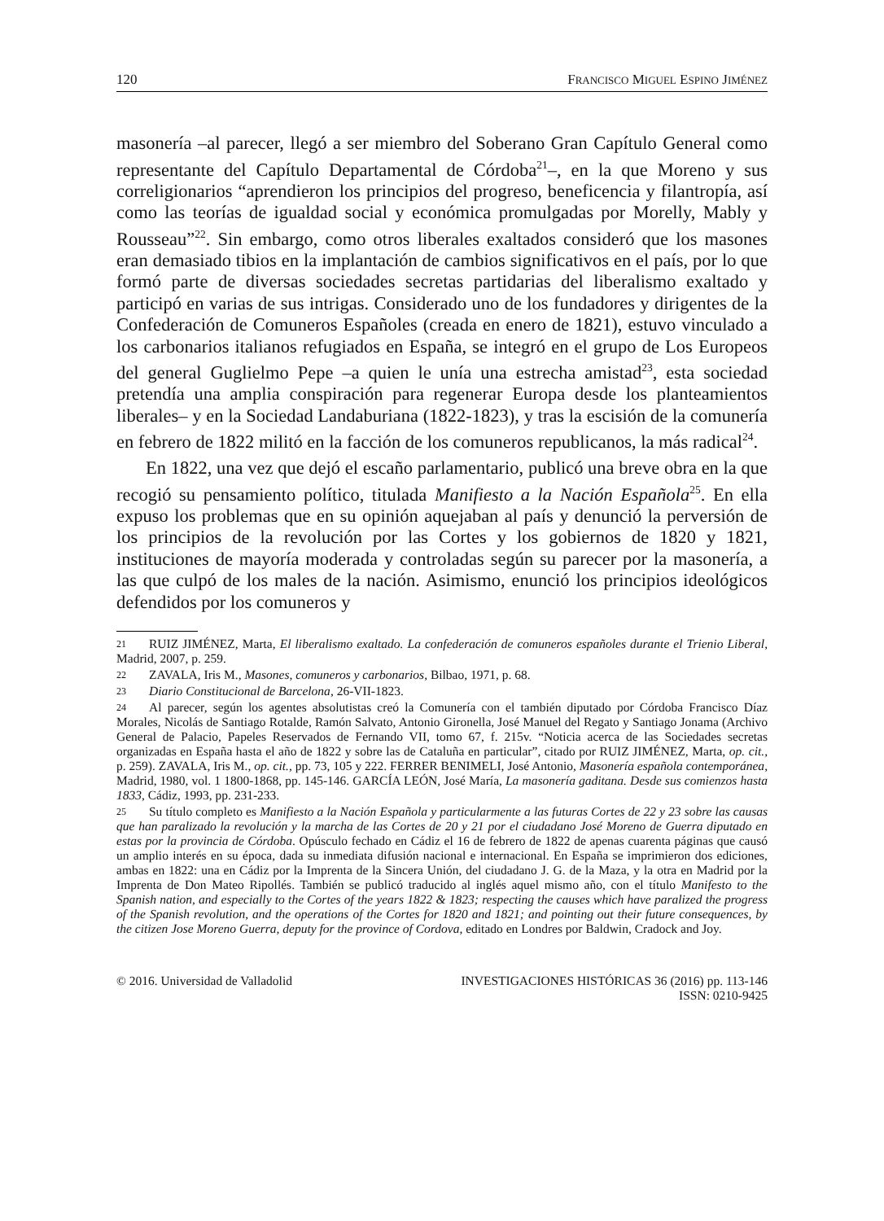120 FRANCISCO MIGUEL ESPINO JIMÉNEZ
masonería –al parecer, llegó a ser miembro del Soberano Gran Capítulo General como representante del Capítulo Departamental de Córdoba<sup>21</sup>–, en la que Moreno y sus correligionarios “aprendieron los principios del progreso, beneficencia y filantropía, así como las teorías de igualdad social y económica promulgadas por Morelly, Mably y Rousseau”<sup>22</sup>. Sin embargo, como otros liberales exaltados consideró que los masones eran demasiado tibios en la implantación de cambios significativos en el país, por lo que formó parte de diversas sociedades secretas partidarias del liberalismo exaltado y participó en varias de sus intrigas. Considerado uno de los fundadores y dirigentes de la Confederación de Comuneros Españoles (creada en enero de 1821), estuvo vinculado a los carbonarios italianos refugiados en España, se integró en el grupo de Los Europeos del general Guglielmo Pepe –a quien le unía una estrecha amistad<sup>23</sup>, esta sociedad pretendía una amplia conspiración para regenerar Europa desde los planteamientos liberales– y en la Sociedad Landaburiana (1822-1823), y tras la escisión de la comunería en febrero de 1822 militó en la facción de los comuneros republicanos, la más radical<sup>24</sup>.
En 1822, una vez que dejó el escaño parlamentario, publicó una breve obra en la que recogió su pensamiento político, titulada Manifiesto a la Nación Española<sup>25</sup>. En ella expuso los problemas que en su opinión aquejaban al país y denunció la perversión de los principios de la revolución por las Cortes y los gobiernos de 1820 y 1821, instituciones de mayoría moderada y controladas según su parecer por la masonería, a las que culpó de los males de la nación. Asimismo, enunció los principios ideológicos defendidos por los comuneros y
21 RUIZ JIMÉNEZ, Marta, El liberalismo exaltado. La confederación de comuneros españoles durante el Trienio Liberal, Madrid, 2007, p. 259.
22 ZAVALA, Iris M., Masones, comuneros y carbonarios, Bilbao, 1971, p. 68.
23 Diario Constitucional de Barcelona, 26-VII-1823.
24 Al parecer, según los agentes absolutistas creó la Comunería con el también diputado por Córdoba Francisco Díaz Morales, Nicolás de Santiago Rotalde, Ramón Salvato, Antonio Gironella, José Manuel del Regato y Santiago Jonama (Archivo General de Palacio, Papeles Reservados de Fernando VII, tomo 67, f. 215v. “Noticia acerca de las Sociedades secretas organizadas en España hasta el año de 1822 y sobre las de Cataluña en particular”, citado por RUIZ JIMÉNEZ, Marta, op. cit., p. 259). ZAVALA, Iris M., op. cit., pp. 73, 105 y 222. FERRER BENIMELI, José Antonio, Masonería española contemporánea, Madrid, 1980, vol. 1 1800-1868, pp. 145-146. GARCÍA LEÓN, José María, La masonería gaditana. Desde sus comienzos hasta 1833, Cádiz, 1993, pp. 231-233.
25 Su título completo es Manifiesto a la Nación Española y particularmente a las futuras Cortes de 22 y 23 sobre las causas que han paralizado la revolución y la marcha de las Cortes de 20 y 21 por el ciudadano José Moreno de Guerra diputado en estas por la provincia de Córdoba. Opúsculo fechado en Cádiz el 16 de febrero de 1822 de apenas cuarenta páginas que causó un amplio interés en su época, dada su inmediata difusión nacional e internacional. En España se imprimieron dos ediciones, ambas en 1822: una en Cádiz por la Imprenta de la Sincera Unión, del ciudadano J. G. de la Maza, y la otra en Madrid por la Imprenta de Don Mateo Ripollés. También se publicó traducido al inglés aquel mismo año, con el título Manifesto to the Spanish nation, and especially to the Cortes of the years 1822 & 1823; respecting the causes which have paralized the progress of the Spanish revolution, and the operations of the Cortes for 1820 and 1821; and pointing out their future consequences, by the citizen Jose Moreno Guerra, deputy for the province of Cordova, editado en Londres por Baldwin, Cradock and Joy.
© 2016. Universidad de Valladolid INVESTIGACIONES HISTÓRICAS 36 (2016) pp. 113-146
ISSN: 0210-9425